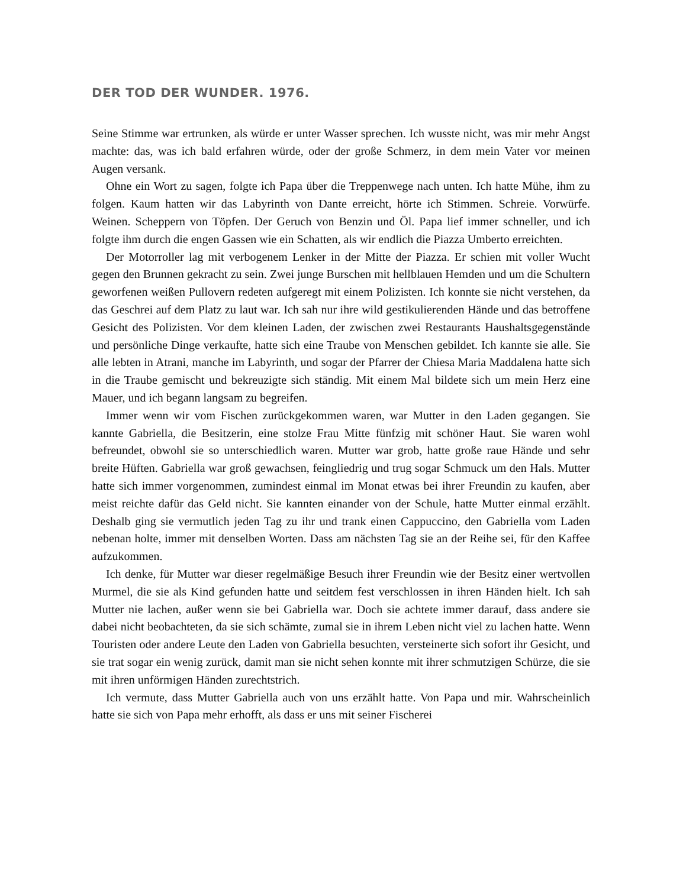DER TOD DER WUNDER. 1976.
Seine Stimme war ertrunken, als würde er unter Wasser sprechen. Ich wusste nicht, was mir mehr Angst machte: das, was ich bald erfahren würde, oder der große Schmerz, in dem mein Vater vor meinen Augen versank.
Ohne ein Wort zu sagen, folgte ich Papa über die Treppenwege nach unten. Ich hatte Mühe, ihm zu folgen. Kaum hatten wir das Labyrinth von Dante erreicht, hörte ich Stimmen. Schreie. Vorwürfe. Weinen. Scheppern von Töpfen. Der Geruch von Benzin und Öl. Papa lief immer schneller, und ich folgte ihm durch die engen Gassen wie ein Schatten, als wir endlich die Piazza Umberto erreichten.
Der Motorroller lag mit verbogenem Lenker in der Mitte der Piazza. Er schien mit voller Wucht gegen den Brunnen gekracht zu sein. Zwei junge Burschen mit hellblauen Hemden und um die Schultern geworfenen weißen Pullovern redeten aufgeregt mit einem Polizisten. Ich konnte sie nicht verstehen, da das Geschrei auf dem Platz zu laut war. Ich sah nur ihre wild gestikulierenden Hände und das betroffene Gesicht des Polizisten. Vor dem kleinen Laden, der zwischen zwei Restaurants Haushaltsgegenstände und persönliche Dinge verkaufte, hatte sich eine Traube von Menschen gebildet. Ich kannte sie alle. Sie alle lebten in Atrani, manche im Labyrinth, und sogar der Pfarrer der Chiesa Maria Maddalena hatte sich in die Traube gemischt und bekreuzigte sich ständig. Mit einem Mal bildete sich um mein Herz eine Mauer, und ich begann langsam zu begreifen.
Immer wenn wir vom Fischen zurückgekommen waren, war Mutter in den Laden gegangen. Sie kannte Gabriella, die Besitzerin, eine stolze Frau Mitte fünfzig mit schöner Haut. Sie waren wohl befreundet, obwohl sie so unterschiedlich waren. Mutter war grob, hatte große raue Hände und sehr breite Hüften. Gabriella war groß gewachsen, feingliedrig und trug sogar Schmuck um den Hals. Mutter hatte sich immer vorgenommen, zumindest einmal im Monat etwas bei ihrer Freundin zu kaufen, aber meist reichte dafür das Geld nicht. Sie kannten einander von der Schule, hatte Mutter einmal erzählt. Deshalb ging sie vermutlich jeden Tag zu ihr und trank einen Cappuccino, den Gabriella vom Laden nebenan holte, immer mit denselben Worten. Dass am nächsten Tag sie an der Reihe sei, für den Kaffee aufzukommen.
Ich denke, für Mutter war dieser regelmäßige Besuch ihrer Freundin wie der Besitz einer wertvollen Murmel, die sie als Kind gefunden hatte und seitdem fest verschlossen in ihren Händen hielt. Ich sah Mutter nie lachen, außer wenn sie bei Gabriella war. Doch sie achtete immer darauf, dass andere sie dabei nicht beobachteten, da sie sich schämte, zumal sie in ihrem Leben nicht viel zu lachen hatte. Wenn Touristen oder andere Leute den Laden von Gabriella besuchten, versteinerte sich sofort ihr Gesicht, und sie trat sogar ein wenig zurück, damit man sie nicht sehen konnte mit ihrer schmutzigen Schürze, die sie mit ihren unförmigen Händen zurechtstrich.
Ich vermute, dass Mutter Gabriella auch von uns erzählt hatte. Von Papa und mir. Wahrscheinlich hatte sie sich von Papa mehr erhofft, als dass er uns mit seiner Fischerei